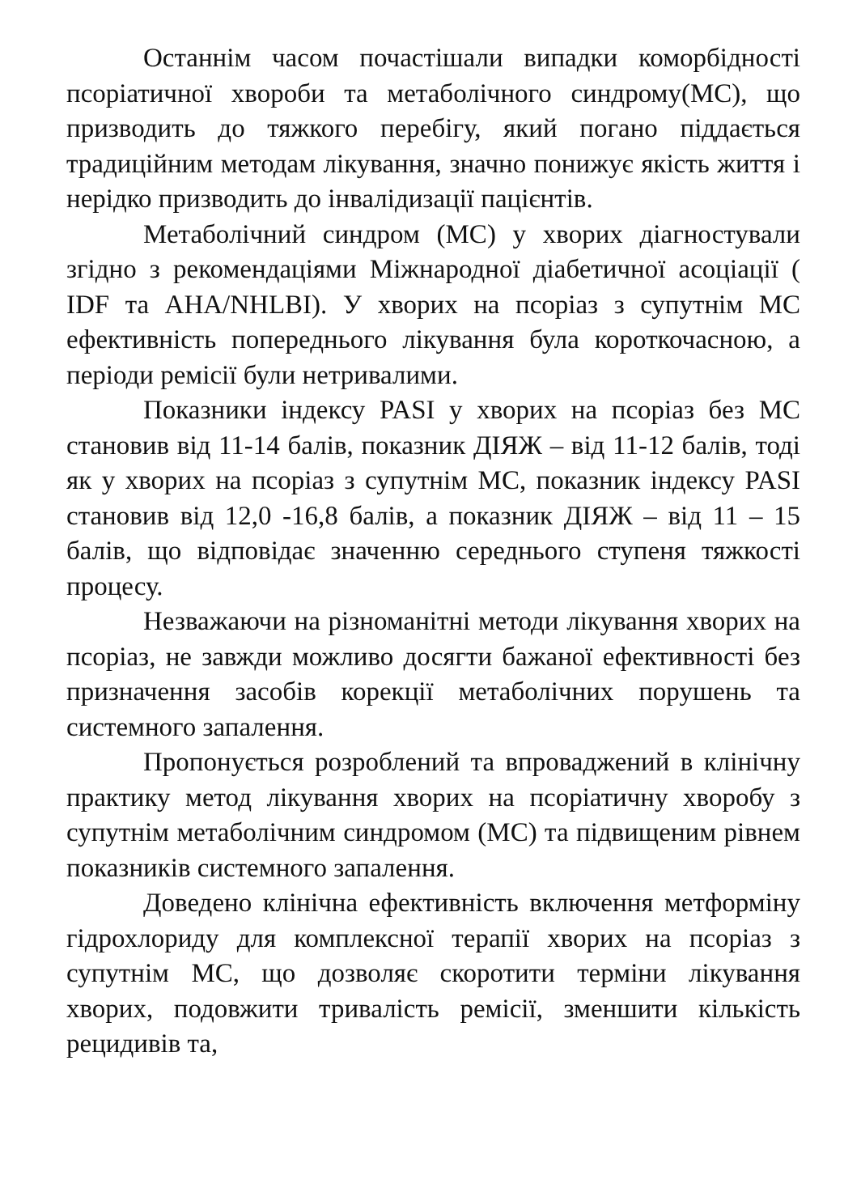Останнім часом почастішали випадки коморбідності псоріатичної хвороби та метаболічного синдрому(МС), що призводить до тяжкого перебігу, який погано піддається традиційним методам лікування, значно понижує якість життя і нерідко призводить до інвалідизації пацієнтів.
Метаболічний синдром (МС) у хворих діагностували згідно з рекомендаціями Міжнародної діабетичної асоціації ( IDF та AHA/NHLBI). У хворих на псоріаз з супутнім МС ефективність попереднього лікування була короткочасною, а періоди ремісії були нетривалими.
Показники індексу PASI у хворих на псоріаз без МС становив від 11-14 балів, показник ДІЯЖ – від 11-12 балів, тоді як у хворих на псоріаз з супутнім МС, показник індексу PASI становив від 12,0 -16,8 балів, а показник ДІЯЖ – від 11 – 15 балів, що відповідає значенню середнього ступеня тяжкості процесу.
Незважаючи на різноманітні методи лікування хворих на псоріаз, не завжди можливо досягти бажаної ефективності без призначення засобів корекції метаболічних порушень та системного запалення.
Пропонується розроблений та впроваджений в клінічну практику метод лікування хворих на псоріатичну хворобу з супутнім метаболічним синдромом (МС) та підвищеним рівнем показників системного запалення.
Доведено клінічна ефективність включення метформіну гідрохлориду для комплексної терапії хворих на псоріаз з супутнім МС, що дозволяє скоротити терміни лікування хворих, подовжити тривалість ремісії, зменшити кількість рецидивів та,